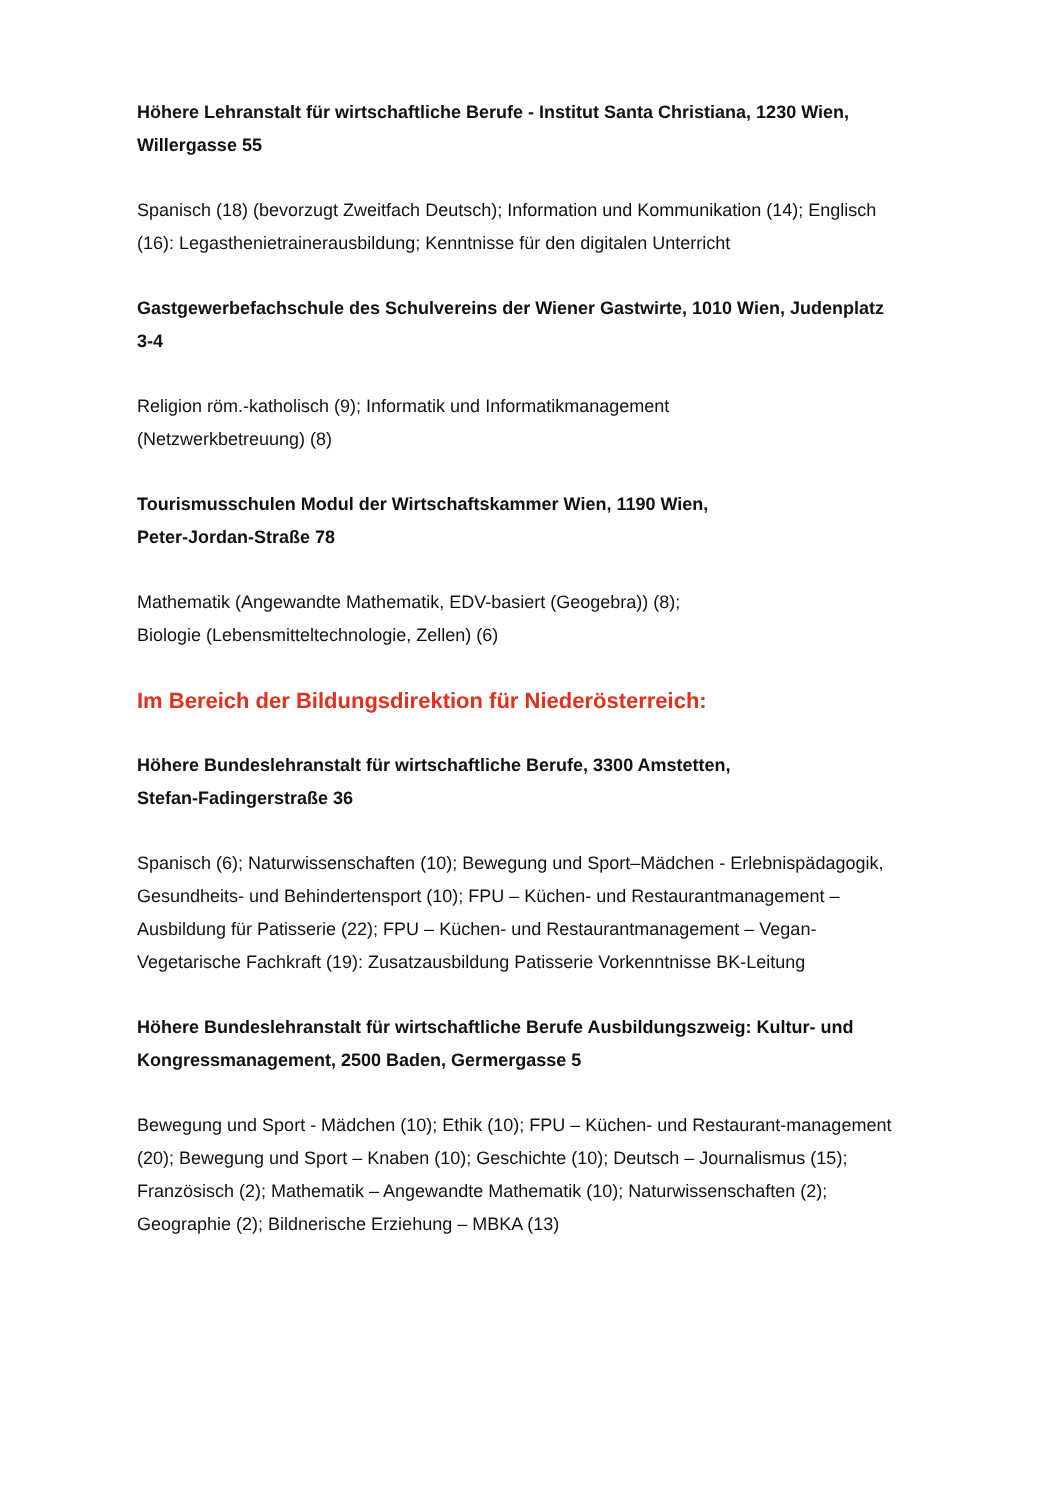Höhere Lehranstalt für wirtschaftliche Berufe - Institut Santa Christiana, 1230 Wien, Willergasse 55
Spanisch (18) (bevorzugt Zweitfach Deutsch); Information und Kommunikation (14); Englisch (16): Legasthenietrainerausbildung; Kenntnisse für den digitalen Unterricht
Gastgewerbefachschule des Schulvereins der Wiener Gastwirte, 1010 Wien, Judenplatz 3-4
Religion röm.-katholisch (9); Informatik und Informatikmanagement
(Netzwerkbetreuung) (8)
Tourismusschulen Modul der Wirtschaftskammer Wien, 1190 Wien,
Peter-Jordan-Straße 78
Mathematik (Angewandte Mathematik, EDV-basiert (Geogebra)) (8);
Biologie (Lebensmitteltechnologie, Zellen) (6)
Im Bereich der Bildungsdirektion für Niederösterreich:
Höhere Bundeslehranstalt für wirtschaftliche Berufe, 3300 Amstetten,
Stefan-Fadingerstraße 36
Spanisch (6); Naturwissenschaften (10); Bewegung und Sport–Mädchen - Erlebnispädagogik, Gesundheits- und Behindertensport (10); FPU – Küchen- und Restaurantmanagement – Ausbildung für Patisserie (22); FPU – Küchen- und Restaurantmanagement – Vegan- Vegetarische Fachkraft (19): Zusatzausbildung Patisserie Vorkenntnisse BK-Leitung
Höhere Bundeslehranstalt für wirtschaftliche Berufe Ausbildungszweig: Kultur- und Kongressmanagement, 2500 Baden, Germergasse 5
Bewegung und Sport - Mädchen (10); Ethik (10); FPU – Küchen- und Restaurant-management (20); Bewegung und Sport – Knaben (10); Geschichte (10); Deutsch – Journalismus (15); Französisch (2); Mathematik – Angewandte Mathematik (10); Naturwissenschaften (2); Geographie (2); Bildnerische Erziehung – MBKA (13)